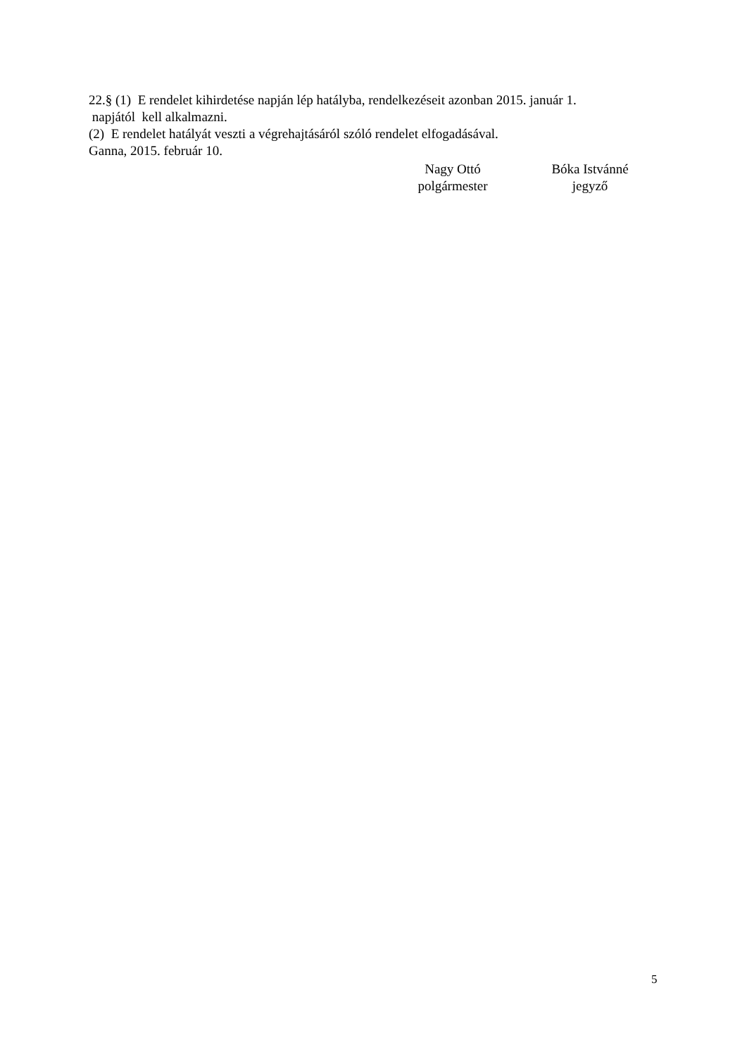22.§ (1) E rendelet kihirdetése napján lép hatályba, rendelkezéseit azonban 2015. január 1.
napjától kell alkalmazni.
(2) E rendelet hatályát veszti a végrehajtásáról szóló rendelet elfogadásával.
Ganna, 2015. február 10.
Nagy Ottó
polgármester
Bóka Istvánné
jegyző
5